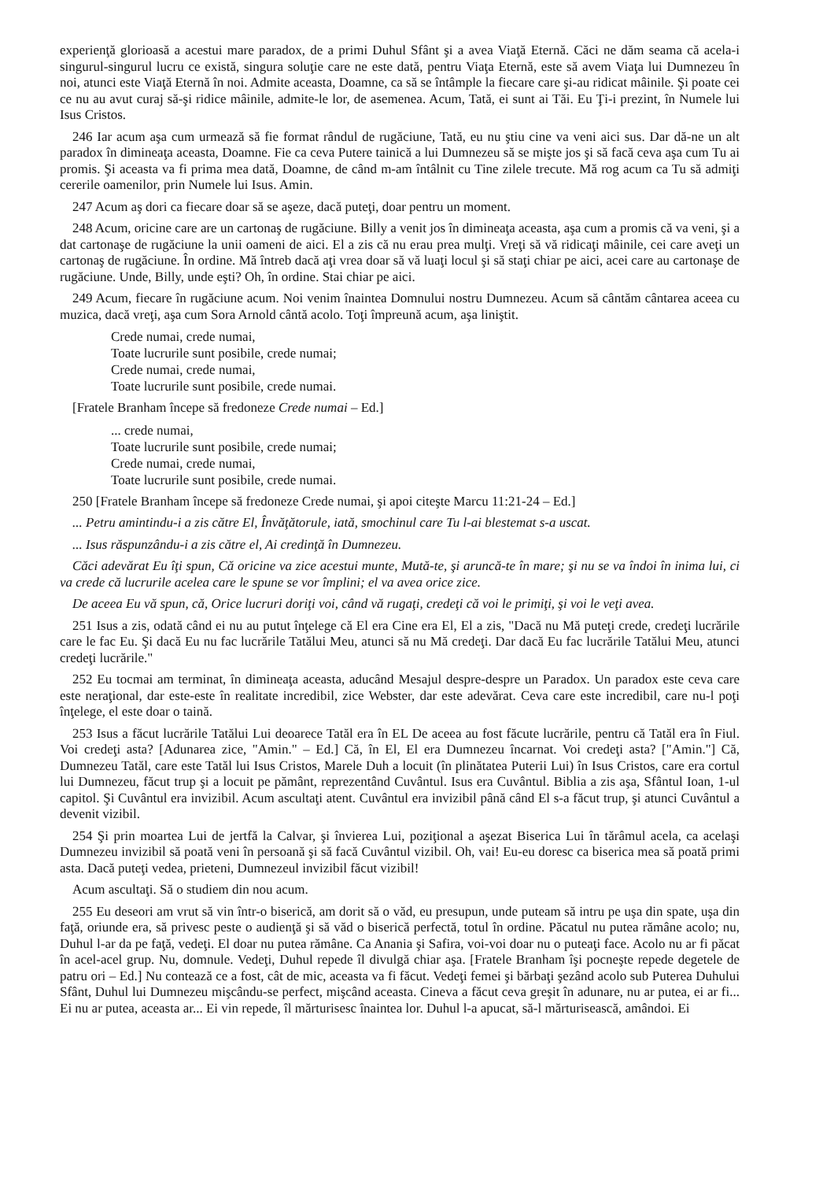experienţă glorioasă a acestui mare paradox, de a primi Duhul Sfânt şi a avea Viaţă Eternă. Căci ne dăm seama că acela-i singurul-singurul lucru ce există, singura soluţie care ne este dată, pentru Viaţa Eternă, este să avem Viaţa lui Dumnezeu în noi, atunci este Viaţă Eternă în noi. Admite aceasta, Doamne, ca să se întâmple la fiecare care şi-au ridicat mâinile. Şi poate cei ce nu au avut curaj să-şi ridice mâinile, admite-le lor, de asemenea. Acum, Tată, ei sunt ai Tăi. Eu Ţi-i prezint, în Numele lui Isus Cristos.
246 Iar acum aşa cum urmează să fie format rândul de rugăciune, Tată, eu nu ştiu cine va veni aici sus. Dar dă-ne un alt paradox în dimineaţa aceasta, Doamne. Fie ca ceva Putere tainică a lui Dumnezeu să se mişte jos şi să facă ceva aşa cum Tu ai promis. Şi aceasta va fi prima mea dată, Doamne, de când m-am întâlnit cu Tine zilele trecute. Mă rog acum ca Tu să admiţi cererile oamenilor, prin Numele lui Isus. Amin.
247 Acum aş dori ca fiecare doar să se aşeze, dacă puteţi, doar pentru un moment.
248 Acum, oricine care are un cartonaş de rugăciune. Billy a venit jos în dimineaţa aceasta, aşa cum a promis că va veni, şi a dat cartonaşe de rugăciune la unii oameni de aici. El a zis că nu erau prea mulţi. Vreţi să vă ridicaţi mâinile, cei care aveţi un cartonaş de rugăciune. În ordine. Mă întreb dacă aţi vrea doar să vă luaţi locul şi să staţi chiar pe aici, acei care au cartonaşe de rugăciune. Unde, Billy, unde eşti? Oh, în ordine. Stai chiar pe aici.
249 Acum, fiecare în rugăciune acum. Noi venim înaintea Domnului nostru Dumnezeu. Acum să cântăm cântarea aceea cu muzica, dacă vreţi, aşa cum Sora Arnold cântă acolo. Toţi împreună acum, aşa liniştit.
Crede numai, crede numai,
Toate lucrurile sunt posibile, crede numai;
Crede numai, crede numai,
Toate lucrurile sunt posibile, crede numai.
[Fratele Branham începe să fredoneze Crede numai – Ed.]
... crede numai,
Toate lucrurile sunt posibile, crede numai;
Crede numai, crede numai,
Toate lucrurile sunt posibile, crede numai.
250 [Fratele Branham începe să fredoneze Crede numai, şi apoi citeşte Marcu 11:21-24 – Ed.]
... Petru amintindu-i a zis către El, Învăţătorule, iată, smochinul care Tu l-ai blestemat s-a uscat.
... Isus răspunzându-i a zis către el, Ai credinţă în Dumnezeu.
Căci adevărat Eu îţi spun, Că oricine va zice acestui munte, Mută-te, şi aruncă-te în mare; şi nu se va îndoi în inima lui, ci va crede că lucrurile acelea care le spune se vor împlini; el va avea orice zice.
De aceea Eu vă spun, că, Orice lucruri doriţi voi, când vă rugaţi, credeţi că voi le primiţi, şi voi le veţi avea.
251 Isus a zis, odată când ei nu au putut înţelege că El era Cine era El, El a zis, "Dacă nu Mă puteţi crede, credeţi lucrările care le fac Eu. Şi dacă Eu nu fac lucrările Tatălui Meu, atunci să nu Mă credeţi. Dar dacă Eu fac lucrările Tatălui Meu, atunci credeţi lucrările."
252 Eu tocmai am terminat, în dimineaţa aceasta, aducând Mesajul despre-despre un Paradox. Un paradox este ceva care este neraţional, dar este-este în realitate incredibil, zice Webster, dar este adevărat. Ceva care este incredibil, care nu-l poţi înţelege, el este doar o taină.
253 Isus a făcut lucrările Tatălui Lui deoarece Tatăl era în EL De aceea au fost făcute lucrările, pentru că Tatăl era în Fiul. Voi credeţi asta? [Adunarea zice, "Amin." – Ed.] Că, în El, El era Dumnezeu încarnat. Voi credeţi asta? ["Amin."] Că, Dumnezeu Tatăl, care este Tatăl lui Isus Cristos, Marele Duh a locuit (în plinătatea Puterii Lui) în Isus Cristos, care era cortul lui Dumnezeu, făcut trup şi a locuit pe pământ, reprezentând Cuvântul. Isus era Cuvântul. Biblia a zis aşa, Sfântul Ioan, 1-ul capitol. Şi Cuvântul era invizibil. Acum ascultaţi atent. Cuvântul era invizibil până când El s-a făcut trup, şi atunci Cuvântul a devenit vizibil.
254 Şi prin moartea Lui de jertfă la Calvar, şi învierea Lui, poziţional a aşezat Biserica Lui în tărâmul acela, ca acelaşi Dumnezeu invizibil să poată veni în persoană şi să facă Cuvântul vizibil. Oh, vai! Eu-eu doresc ca biserica mea să poată primi asta. Dacă puteţi vedea, prieteni, Dumnezeul invizibil făcut vizibil!
Acum ascultaţi. Să o studiem din nou acum.
255 Eu deseori am vrut să vin într-o biserică, am dorit să o văd, eu presupun, unde puteam să intru pe uşa din spate, uşa din faţă, oriunde era, să privesc peste o audienţă şi să văd o biserică perfectă, totul în ordine. Păcatul nu putea rămâne acolo; nu, Duhul l-ar da pe faţă, vedeţi. El doar nu putea rămâne. Ca Anania şi Safira, voi-voi doar nu o puteaţi face. Acolo nu ar fi păcat în acel-acel grup. Nu, domnule. Vedeţi, Duhul repede îl divulgă chiar aşa. [Fratele Branham îşi pocneşte repede degetele de patru ori – Ed.] Nu contează ce a fost, cât de mic, aceasta va fi făcut. Vedeţi femei şi bărbaţi şezând acolo sub Puterea Duhului Sfânt, Duhul lui Dumnezeu mişcându-se perfect, mişcând aceasta. Cineva a făcut ceva greşit în adunare, nu ar putea, ei ar fi... Ei nu ar putea, aceasta ar... Ei vin repede, îl mărturisesc înaintea lor. Duhul l-a apucat, să-l mărturisească, amândoi. Ei